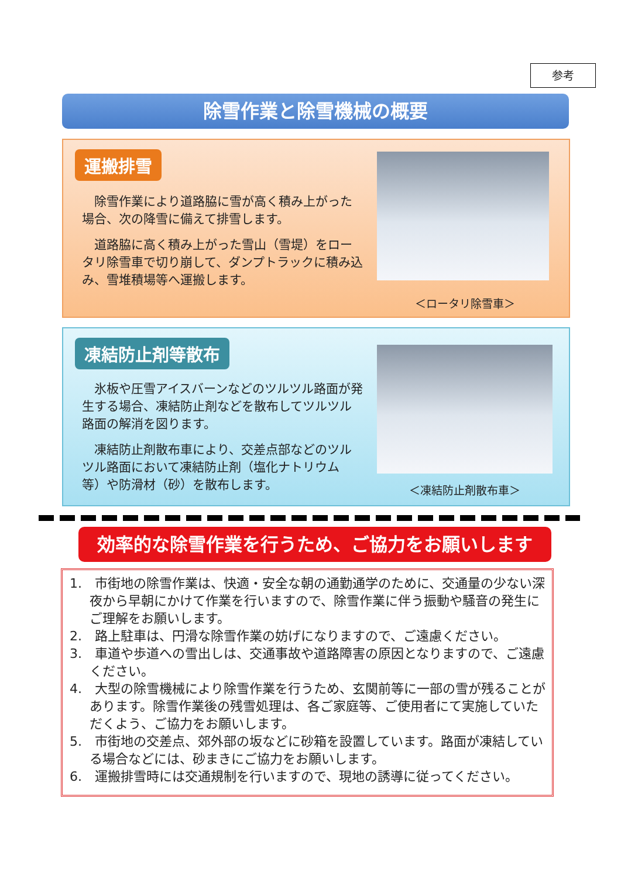参考
除雪作業と除雪機械の概要
運搬排雪
除雪作業により道路脇に雪が高く積み上がった場合、次の降雪に備えて排雪します。
道路脇に高く積み上がった雪山（雪堤）をロータリ除雪車で切り崩して、ダンプトラックに積み込み、雪堆積場等へ運搬します。
＜ロータリ除雪車＞
凍結防止剤等散布
氷板や圧雪アイスバーンなどのツルツル路面が発生する場合、凍結防止剤などを散布してツルツル路面の解消を図ります。
凍結防止剤散布車により、交差点部などのツルツル路面において凍結防止剤（塩化ナトリウム等）や防滑材（砂）を散布します。
＜凍結防止剤散布車＞
効率的な除雪作業を行うため、ご協力をお願いします
1.　市街地の除雪作業は、快適・安全な朝の通勤通学のために、交通量の少ない深夜から早朝にかけて作業を行いますので、除雪作業に伴う振動や騒音の発生にご理解をお願いします。
2.　路上駐車は、円滑な除雪作業の妨げになりますので、ご遠慮ください。
3.　車道や歩道への雪出しは、交通事故や道路障害の原因となりますので、ご遠慮ください。
4.　大型の除雪機械により除雪作業を行うため、玄関前等に一部の雪が残ることがあります。除雪作業後の残雪処理は、各ご家庭等、ご使用者にて実施していただくよう、ご協力をお願いします。
5.　市街地の交差点、郊外部の坂などに砂箱を設置しています。路面が凍結している場合などには、砂まきにご協力をお願いします。
6.　運搬排雪時には交通規制を行いますので、現地の誘導に従ってください。